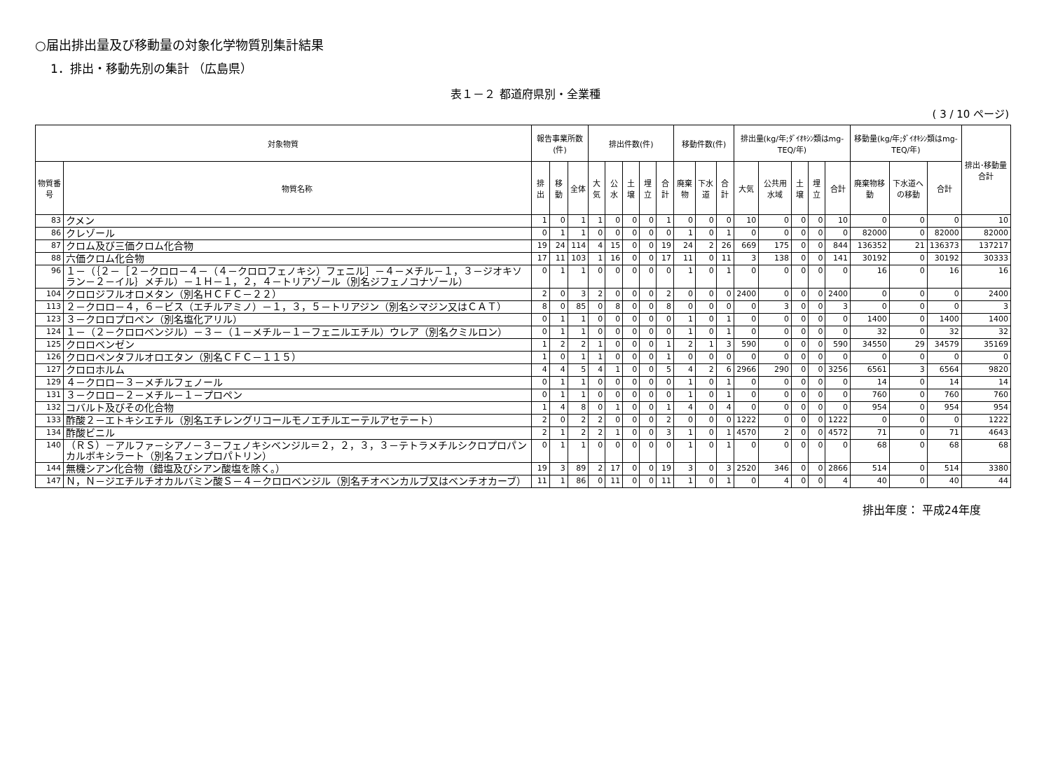○届出排出量及び移動量の対象化学物質別集計結果
1．排出・移動先別の集計 （広島県）
表１－２ 都道府県別・全業種
( 3 / 10 ページ)
| 対象物質 | | 報告事業所数(件) | | | 排出件数(件) | | | | | 移動件数(件) | | | 排出量(kg/年;ﾀﾞｲｵｷｼﾝ類はmg-TEQ/年) | | | | | 移動量(kg/年;ﾀﾞｲｵｷｼﾝ類はmg-TEQ/年) | | | 排出･移動量合計 |
| --- | --- | --- | --- | --- | --- | --- | --- | --- | --- | --- | --- | --- | --- | --- | --- | --- | --- | --- | --- | --- | --- |
| 物質番号 | 物質名称 | 排出 | 移動 | 全体 | 大気 | 公水 | 土壌 | 埋立 | 合計 | 廃棄物 | 下水道 | 合計 | 大気 | 公共用水域 | 土壌 | 埋立 | 合計 | 廃棄物移動 | 下水道への移動 | 合計 | |
| 83 | クメン | 1 | 0 | 1 | 1 | 0 | 0 | 0 | 1 | 0 | 0 | 0 | 10 | 0 | 0 | 0 | 10 | 0 | 0 | 0 | 10 |
| 86 | クレゾール | 0 | 1 | 1 | 0 | 0 | 0 | 0 | 0 | 1 | 0 | 1 | 0 | 0 | 0 | 0 | 0 | 82000 | 0 | 82000 | 82000 |
| 87 | クロム及び三価クロム化合物 | 19 | 24 | 114 | 4 | 15 | 0 | 0 | 19 | 24 | 2 | 26 | 669 | 175 | 0 | 0 | 844 | 136352 | 21 | 136373 | 137217 |
| 88 | 六価クロム化合物 | 17 | 11 | 103 | 1 | 16 | 0 | 0 | 17 | 11 | 0 | 11 | 3 | 138 | 0 | 0 | 141 | 30192 | 0 | 30192 | 30333 |
| 96 | １－（｛２－［２－クロロ－４－（４－クロロフェノキシ）フェニル］－４－メチル－１，３－ジオキソラン－２－イル｝メチル）－１Ｈ－１，２，４－トリアゾール（別名ジフェノコナゾール） | 0 | 1 | 1 | 0 | 0 | 0 | 0 | 0 | 1 | 0 | 1 | 0 | 0 | 0 | 0 | 0 | 16 | 0 | 16 | 16 |
| 104 | クロロジフルオロメタン（別名ＨＣＦＣ－２２） | 2 | 0 | 3 | 2 | 0 | 0 | 0 | 2 | 0 | 0 | 0 | 2400 | 0 | 0 | 0 | 2400 | 0 | 0 | 0 | 2400 |
| 113 | ２－クロロ－４，６－ビス（エチルアミノ）－１，３，５－トリアジン（別名シマジン又はＣＡＴ） | 8 | 0 | 85 | 0 | 8 | 0 | 0 | 8 | 0 | 0 | 0 | 0 | 3 | 0 | 0 | 3 | 0 | 0 | 0 | 3 |
| 123 | ３－クロロプロペン（別名塩化アリル） | 0 | 1 | 1 | 0 | 0 | 0 | 0 | 0 | 1 | 0 | 1 | 0 | 0 | 0 | 0 | 0 | 1400 | 0 | 1400 | 1400 |
| 124 | １－（２－クロロベンジル）－３－（１－メチル－１－フェニルエチル）ウレア（別名クミルロン） | 0 | 1 | 1 | 0 | 0 | 0 | 0 | 0 | 1 | 0 | 1 | 0 | 0 | 0 | 0 | 0 | 32 | 0 | 32 | 32 |
| 125 | クロロベンゼン | 1 | 2 | 2 | 1 | 0 | 0 | 0 | 1 | 2 | 1 | 3 | 590 | 0 | 0 | 0 | 590 | 34550 | 29 | 34579 | 35169 |
| 126 | クロロペンタフルオロエタン（別名ＣＦＣ－１１５） | 1 | 0 | 1 | 1 | 0 | 0 | 0 | 1 | 0 | 0 | 0 | 0 | 0 | 0 | 0 | 0 | 0 | 0 | 0 | 0 |
| 127 | クロロホルム | 4 | 4 | 5 | 4 | 1 | 0 | 0 | 5 | 4 | 2 | 6 | 2966 | 290 | 0 | 0 | 3256 | 6561 | 3 | 6564 | 9820 |
| 129 | ４－クロロ－３－メチルフェノール | 0 | 1 | 1 | 0 | 0 | 0 | 0 | 0 | 1 | 0 | 1 | 0 | 0 | 0 | 0 | 0 | 14 | 0 | 14 | 14 |
| 131 | ３－クロロ－２－メチル－１－プロペン | 0 | 1 | 1 | 0 | 0 | 0 | 0 | 0 | 1 | 0 | 1 | 0 | 0 | 0 | 0 | 0 | 760 | 0 | 760 | 760 |
| 132 | コバルト及びその化合物 | 1 | 4 | 8 | 0 | 1 | 0 | 0 | 1 | 4 | 0 | 4 | 0 | 0 | 0 | 0 | 0 | 954 | 0 | 954 | 954 |
| 133 | 酢酸２－エトキシエチル（別名エチレングリコールモノエチルエーテルアセテート） | 2 | 0 | 2 | 2 | 0 | 0 | 0 | 2 | 0 | 0 | 0 | 1222 | 0 | 0 | 0 | 1222 | 0 | 0 | 0 | 1222 |
| 134 | 酢酸ビニル | 2 | 1 | 2 | 2 | 1 | 0 | 0 | 3 | 1 | 0 | 1 | 4570 | 2 | 0 | 0 | 4572 | 71 | 0 | 71 | 4643 |
| 140 | （ＲＳ）－アルファ－シアノ－３－フェノキシベンジル＝２，２，３，３－テトラメチルシクロプロパンカルボキシラート（別名フェンプロパトリン） | 0 | 1 | 1 | 0 | 0 | 0 | 0 | 0 | 1 | 0 | 1 | 0 | 0 | 0 | 0 | 0 | 68 | 0 | 68 | 68 |
| 144 | 無機シアン化合物（錯塩及びシアン酸塩を除く。） | 19 | 3 | 89 | 2 | 17 | 0 | 0 | 19 | 3 | 0 | 3 | 2520 | 346 | 0 | 0 | 2866 | 514 | 0 | 514 | 3380 |
| 147 | Ｎ，Ｎ－ジエチルチオカルバミン酸Ｓ－４－クロロベンジル（別名チオベンカルブ又はベンチオカーブ） | 11 | 1 | 86 | 0 | 11 | 0 | 0 | 11 | 1 | 0 | 1 | 0 | 4 | 0 | 0 | 4 | 40 | 0 | 40 | 44 |
排出年度： 平成24年度